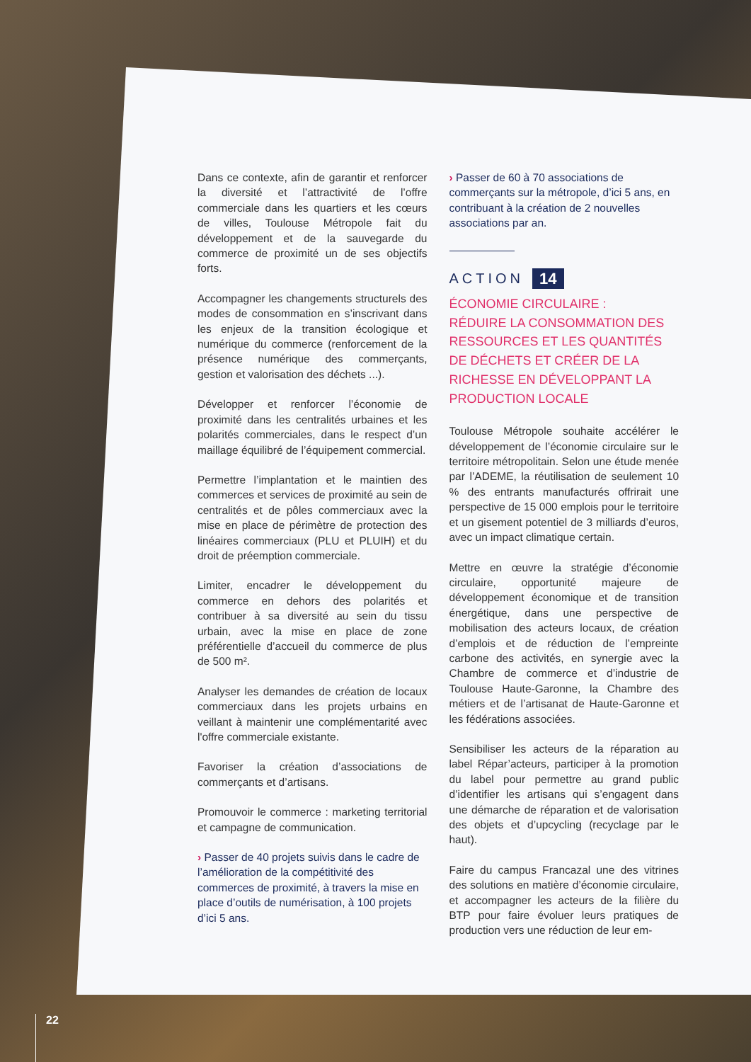Dans ce contexte, afin de garantir et renforcer la diversité et l’attractivité de l’offre commerciale dans les quartiers et les cœurs de villes, Toulouse Métropole fait du développement et de la sauvegarde du commerce de proximité un de ses objectifs forts.
Accompagner les changements structurels des modes de consommation en s’inscrivant dans les enjeux de la transition écologique et numérique du commerce (renforcement de la présence numérique des commerçants, gestion et valorisation des déchets ...).
Développer et renforcer l’économie de proximité dans les centralités urbaines et les polarités commerciales, dans le respect d’un maillage équilibré de l’équipement commercial.
Permettre l’implantation et le maintien des commerces et services de proximité au sein de centralités et de pôles commerciaux avec la mise en place de périmètre de protection des linéaires commerciaux (PLU et PLUIH) et du droit de préemption commerciale.
Limiter, encadrer le développement du commerce en dehors des polarités et contribuer à sa diversité au sein du tissu urbain, avec la mise en place de zone préférentielle d’accueil du commerce de plus de 500 m².
Analyser les demandes de création de locaux commerciaux dans les projets urbains en veillant à maintenir une complémentarité avec l'offre commerciale existante.
Favoriser la création d’associations de commerçants et d’artisans.
Promouvoir le commerce : marketing territorial et campagne de communication.
› Passer de 40 projets suivis dans le cadre de l’amélioration de la compétitivité des commerces de proximité, à travers la mise en place d’outils de numérisation, à 100 projets d’ici 5 ans.
› Passer de 60 à 70 associations de commerçants sur la métropole, d’ici 5 ans, en contribuant à la création de 2 nouvelles associations par an.
ACTION 14
ÉCONOMIE CIRCULAIRE :
RÉDUIRE LA CONSOMMATION DES RESSOURCES ET LES QUANTITÉS DE DÉCHETS ET CRÉER DE LA RICHESSE EN DÉVELOPPANT LA PRODUCTION LOCALE
Toulouse Métropole souhaite accélérer le développement de l’économie circulaire sur le territoire métropolitain. Selon une étude menée par l’ADEME, la réutilisation de seulement 10 % des entrants manufacturés offrirait une perspective de 15 000 emplois pour le territoire et un gisement potentiel de 3 milliards d’euros, avec un impact climatique certain.
Mettre en œuvre la stratégie d’économie circulaire, opportunité majeure de développement économique et de transition énergétique, dans une perspective de mobilisation des acteurs locaux, de création d’emplois et de réduction de l’empreinte carbone des activités, en synergie avec la Chambre de commerce et d’industrie de Toulouse Haute-Garonne, la Chambre des métiers et de l’artisanat de Haute-Garonne et les fédérations associées.
Sensibiliser les acteurs de la réparation au label Répar’acteurs, participer à la promotion du label pour permettre au grand public d’identifier les artisans qui s’engagent dans une démarche de réparation et de valorisation des objets et d’upcycling (recyclage par le haut).
Faire du campus Francazal une des vitrines des solutions en matière d’économie circulaire, et accompagner les acteurs de la filière du BTP pour faire évoluer leurs pratiques de production vers une réduction de leur em-
22